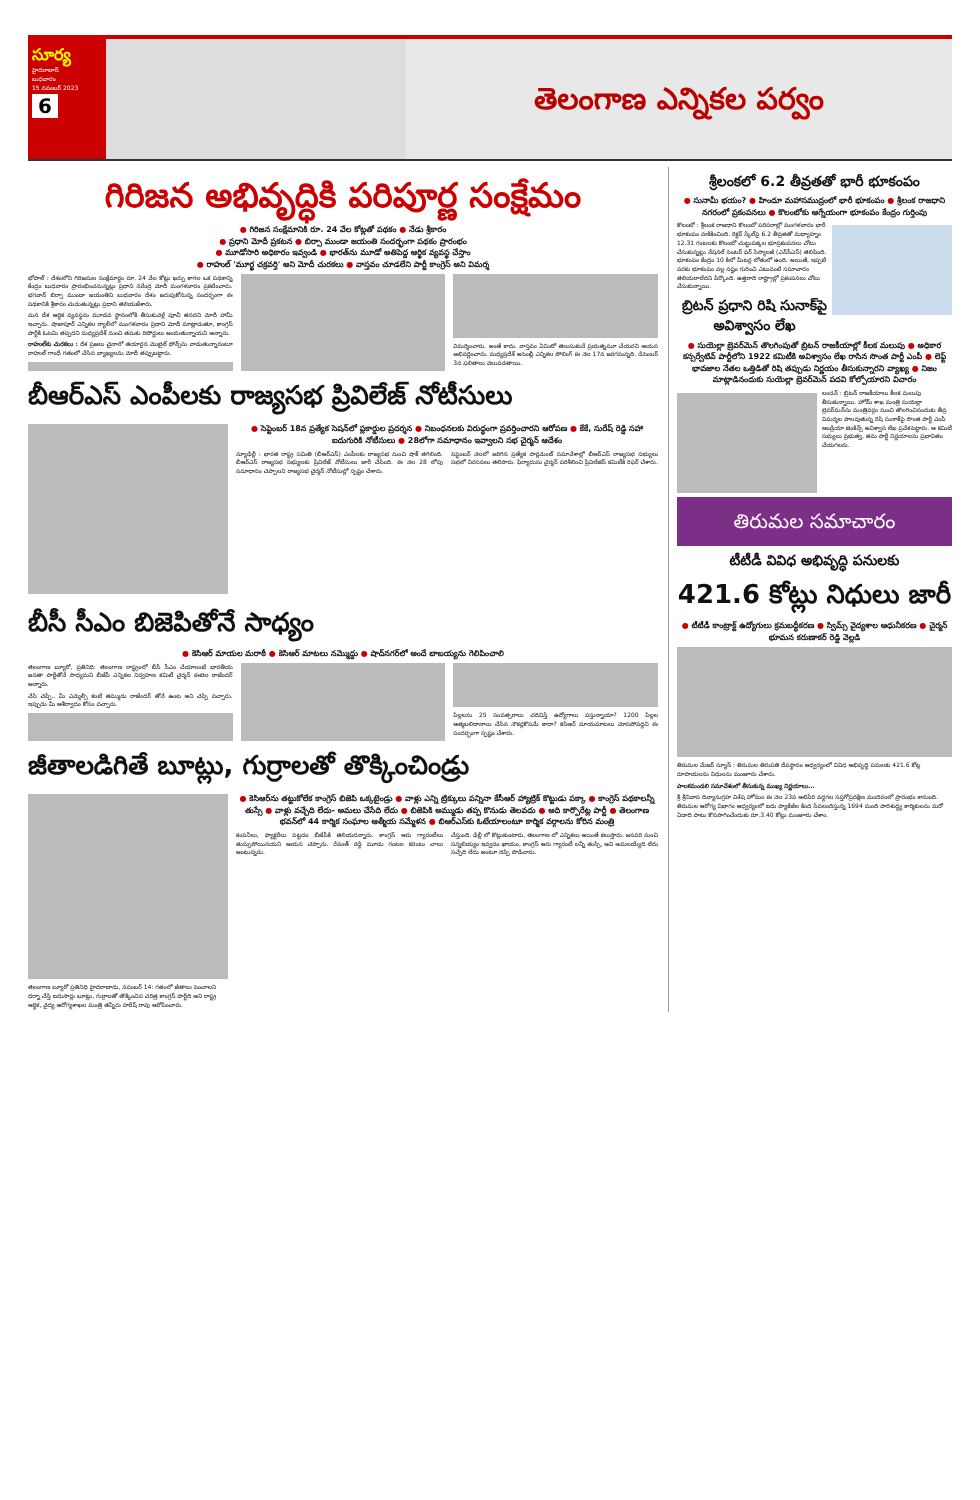సూర్య
హైదరాబాద్
బుధవారం
15 నవంబర్ 2023
6
తెలంగాణ ఎన్నికల పర్వం
గిరిజన అభివృద్ధికి పరిపూర్ణ సంక్షేమం
● గిరిజన సంక్షేమానికి రూ. 24 వేల కోట్లతో పథకం ● నేడు శ్రీకారం
● ప్రధాని మోదీ ప్రకటన ● బిర్సా ముండా జయంతి సందర్భంగా పథకం ప్రారంభం
● మూడోసారి అధికారం ఇవ్వండి ● భారత్‌ను మూడో అతిపెద్ద ఆర్థిక వ్యవస్థ చేస్తాం
● రాహుల్ 'మూర్ఖ చక్రవర్తి' అని మోదీ చురకలు ● వాస్తవం చూడలేని పార్టీ కాంగ్రెస్ అని విమర్శ
భోపాల్ : దేశంలోని గిరిజనుల సంక్షేమార్థం రూ. 24 వేల కోట్లు ఖర్చు కాగల ఒక పథకాన్ని కేంద్రం బుధవారం ప్రారంభించనున్నట్లు ప్రధాని నరేంద్ర మోదీ మంగళవారం ప్రకటించారు. భగవాన్ బిర్సా ముండా జయంతిని బుధవారం దేశం జరుపుకోనున్న సందర్భంగా ఈ పథకానికి శ్రీకారం చుడుతున్నట్లు ప్రధాని తెలియజేశారు.
మన దేశ ఆర్థిక వ్యవస్థను మూడవ స్థానంలోకి తీసుకువెళ్లే పూచీ తనదని మోదీ హామీ ఇచ్చారు. షాజాపూర్ ఎన్నికల ర్యాలీలో మంగళవారం ప్రధాని మోదీ మాట్లాడుతూ, కాంగ్రెస్ పార్టీకి ఓటమి తప్పదని మధ్యప్రదేశ్ నుంచి తమకు రిపోర్టులు అందుతున్నాయని అన్నారు.
రాహుల్‌కు చురకలు : దేశ ప్రజలు చైనాలో తయారైన మొబైల్ ఫోన్స్‌ను వాడుతున్నారంటూ రాహుల్ గాంధీ గతంలో చేసిన వ్యాఖ్యలను మోదీ తప్పుబట్టారు.
విమర్శించారు. అంతే కాదు. వాస్తవం ఏమిటో తెలుసుకునే ప్రయత్నమూ చేయరని ఆయన అభివర్ణించారు. మధ్యప్రదేశ్ అసెంబ్లీ ఎన్నికల పోలింగ్ ఈ నెల 17న జరగనున్నది. డిసెంబర్ 3న ఫలితాలు వెలువడతాయి.
బీఆర్ఎస్ ఎంపీలకు రాజ్యసభ ప్రివిలేజ్ నోటీసులు
● సెప్టెంబర్ 18న ప్రత్యేక సెషన్‌లో ప్లకార్డుల ప్రదర్శన ● నిబంధనలకు విరుద్ధంగా ప్రవర్తించారని ఆరోపణ ● కేకే, సురేష్ రెడ్డి సహా ఐదుగురికి నోటీసులు ● 28లోగా సమాధానం ఇవ్వాలని సభ చైర్మన్ ఆదేశం
న్యూఢిల్లీ : భారత రాష్ట్ర సమితి (బీఆర్ఎస్) ఎంపీలకు రాజ్యసభ నుంచి షాక్ తగిలింది. బీఆర్ఎస్ రాజ్యసభ సభ్యులకు ప్రివిలేజ్ నోటీసులు జారీ చేసింది. ఈ నెల 28 లోపు సమాధానం చెప్పాలని రాజ్యసభ చైర్మన్ నోటీసుల్లో స్పష్టం చేశారు.
సెప్టెంబర్ నెలలో జరిగిన ప్రత్యేక పార్లమెంట్ సమావేశాల్లో బీఆర్ఎస్ రాజ్యసభ సభ్యులు సభలో నిరసనలు తెలిపారు. ఫిర్యాదును చైర్మన్ పరిశీలించి ప్రివిలేజెస్ కమిటీకి రిఫర్ చేశారు.
బీసీ సీఎం బిజెపితోనే సాధ్యం
● కెసిఆర్ మాయల మరాఠీ ● కెసిఆర్ మాటలు నమ్మొద్దు ● షాద్‌నగర్‌లో అందే బాబయ్యను గెలిపించాలి
తెలంగాణ బ్యూరో, ప్రతినిధి: తెలంగాణ రాష్ట్రంలో బీసీ సీఎం చేయాలంటే భారతీయ జనతా పార్టీతోనే సాధ్యమని బీజేపీ ఎన్నికల నిర్వహణ కమిటీ చైర్మన్ ఈటెల రాజేందర్ అన్నారు.
చేసి చెప్పే.. మీ ఎమ్మెల్సీ కంటే తమ్ముడు రాజేందర్ తోనే ఉంట అని చెప్పి వచ్చారు. ఇప్పుడు మీ ఆశీర్వాదం కోసం వచ్చారు.
పిల్లలను 25 సంవత్సరాలు చదివిస్తే ఉద్యోగాలు వస్తున్నాయా? 1200 పిల్లల ఆత్మబలిదానాలు చేసిన నౌకర్లకొసమే కాదా? కెసిఆర్ మాయమాటలు మోసపోవద్దని ఈ సందర్భంగా స్పష్టం చేశారు.
జీతాలడిగితే బూట్లు, గుర్రాలతో తొక్కించిండ్రు
తెలంగాణ బ్యూరో ప్రతినిధి హైదరాబాదు, నవంబర్ 14: గతంలో జీతాలు పెంచాలని ధర్నా చేస్తే ఐదుసార్లు బూట్లు, గుర్రాలతో తొక్కించిన చరిత్ర కాంగ్రెస్ పార్టీది అని రాష్ట్ర ఆర్థిక, వైద్య ఆరోగ్యశాఖల మంత్రి తన్నీరు హరీష్ రావు ఆరోపించారు.
● కెసిఆర్‌ను తట్టుకోలేక కాంగ్రెస్ బిజెపి ఒక్కటైండ్రు ● వాళ్లు ఎన్ని ట్రిక్కులు పన్నినా కేసీఆర్ హ్యాట్రిక్ కొట్టుడు పక్కా ● కాంగ్రెస్ పథకాలన్నీ తుస్సే ● వాళ్లు వచ్చేది లేదు- అమలు చేసేది లేదు ● బిజెపికి అమ్ముడు తప్ప కొనుడు తెలవదు ● అది కార్పొరేట్ల పార్టీ ● తెలంగాణ భవన్‌లో 44 కార్మిక సంఘాల ఆత్మీయ సమ్మేళన ● బిఆర్ఎస్‌కు ఓటేయాలంటూ కార్మిక వర్గాలను కోరిన మంత్రి
కంపెనీలు, ఫ్యాక్టరీలు పెట్టడం బీజేపీకి తెలియదన్నారు. కాంగ్రెస్ ఆరు గ్యారంటీలు తుస్సుపోయినయని ఆయన చెప్పారు. రేవంత్ రెడ్డి మూడు గంటల కరెంటు చాలు అంటున్నడు.
చేస్తుంది. ఢిల్లీ లో కొట్లుకుంటారు, తెలంగాణ లో ఎన్నికలు అయితే కలుస్తారు. జనవరి నుంచి సన్నబియ్యం ఇవ్వడం ఖాయం, కాంగ్రెస్ ఆరు గ్యారంటీ లన్నీ తుస్సే, అవి అమలయ్యేది లేదు సచ్చేది లేదు అంటూ దెప్పి పొడిచారు.
శ్రీలంకలో 6.2 తీవ్రతతో భారీ భూకంపం
● సునామీ భయం? ● హిందూ మహాసముద్రంలో భారీ భూకంపం ● శ్రీలంక రాజధాని నగరంలో ప్రకంపనలు ● కొలంబోకు ఆగ్నేయంగా భూకంపం కేంద్రం గుర్తింపు
కొలంబో : శ్రీలంక రాజధాని కొలంబో పరిసరాల్లో మంగళవారం భారీ భూకంపం వణికించింది. రిక్టర్ స్కేల్‌పై 6.2 తీవ్రతతో మధ్యాహ్నం 12.31 గంటలకు కొలంబో చుట్టుపక్కల భూప్రకంపనలు చోటు చేసుకున్నట్లు నేషనల్ సెంటర్ ఫర్ సిస్మాలజీ (ఎన్‌సీఎస్) తెలిపింది. భూకంపం కేంద్రం 10 కిలో మీటర్ల లోతులో ఉంది. అయితే, ఇప్పటి వరకు భూకంపం వల్ల నష్టం గురించి ఎటువంటి సమాచారం తెలియరాలేదని పేర్కొంది. ఉత్తరాది రాష్ట్రాల్లో ప్రకంపనలు చోటు చేసుకున్నాయి.
బ్రిటన్ ప్రధాని రిషి సునాక్‌పై అవిశ్వాసం లేఖ
● సుయెల్లా బ్రెవర్‌మెన్ తొలగింపుతో బ్రిటన్ రాజకీయాల్లో కీలక మలుపు ● అధికార కన్సర్వేటివ్ పార్టీలోని 1922 కమిటీకి అవిశ్వాసం లేఖ రాసిన సొంత పార్టీ ఎంపీ ● లెఫ్ట్ భావజాల నేతల ఒత్తిడితో రిషి తప్పుడు నిర్ణయం తీసుకున్నారని వ్యాఖ్య ● నిజం మాట్లాడినందుకు సుయెల్లా బ్రెవర్‌మెన్ పదవి కోల్పోయారని విచారం
లండన్ : బ్రిటన్ రాజకీయాలు కీలక మలుపు తీసుకున్నాయి. హోమ్ శాఖ మంత్రి సుయెల్లా బ్రెవర్‌మన్‌ను మంత్రివర్గం నుంచి తొలగించినందుకు తీవ్ర విమర్శల పాలవుతున్న రిషి సునాక్‌పై సొంత పార్టీ ఎంపీ ఆండ్రియా జెంకిన్స్ అవిశ్వాస లేఖ ప్రవేశపెట్టారు. ఆ కమిటీ సభ్యులు ప్రభుత్వ, తమ పార్టీ నిర్ణయాలను ప్రభావితం చేయగలరు.
తిరుమల సమాచారం
టీటీడీ వివిధ అభివృద్ధి పనులకు
421.6 కోట్లు నిధులు జారీ
● టీటీడీ కాంట్రాక్ట్ ఉద్యోగులు క్రమబద్ధీకరణ ● స్విమ్స్ వైద్యశాల ఆధునీకరణ ● చైర్మన్ భూమన కరుణాకర్ రెడ్డి వెల్లడి
తిరుమల మేజర్ న్యూస్ : తిరుమల తిరుపతి దేవస్థానం ఆధ్వర్యంలో వివిధ అభివృద్ధి పనులకు 421.6 కోట్ల రూపాయలను నిధులను మంజూరు చేశారు.
పాలకమండలి సమావేశంలో తీసుకున్న ముఖ్య నిర్ణయాలు...
శ్రీ శ్రీనివాస దివ్యానుగ్రహ విశేష హోమం ఈ నెల 23న అలిపిరి వద్దగల సప్తగోప్రదక్షిణ మందిరంలో ప్రారంభం కానుంది. తిరుమల ఆరోగ్య విభాగం ఆధ్వర్యంలో ఐదు ప్యాకేజీల కింద సేవలందిస్తున్న 1694 మంది పారిశుద్ధ్య కార్మికులను మరో ఏడాది పాటు కొనసాగించేందుకు రూ.3.40 కోట్లు మంజూరు చేశాం.